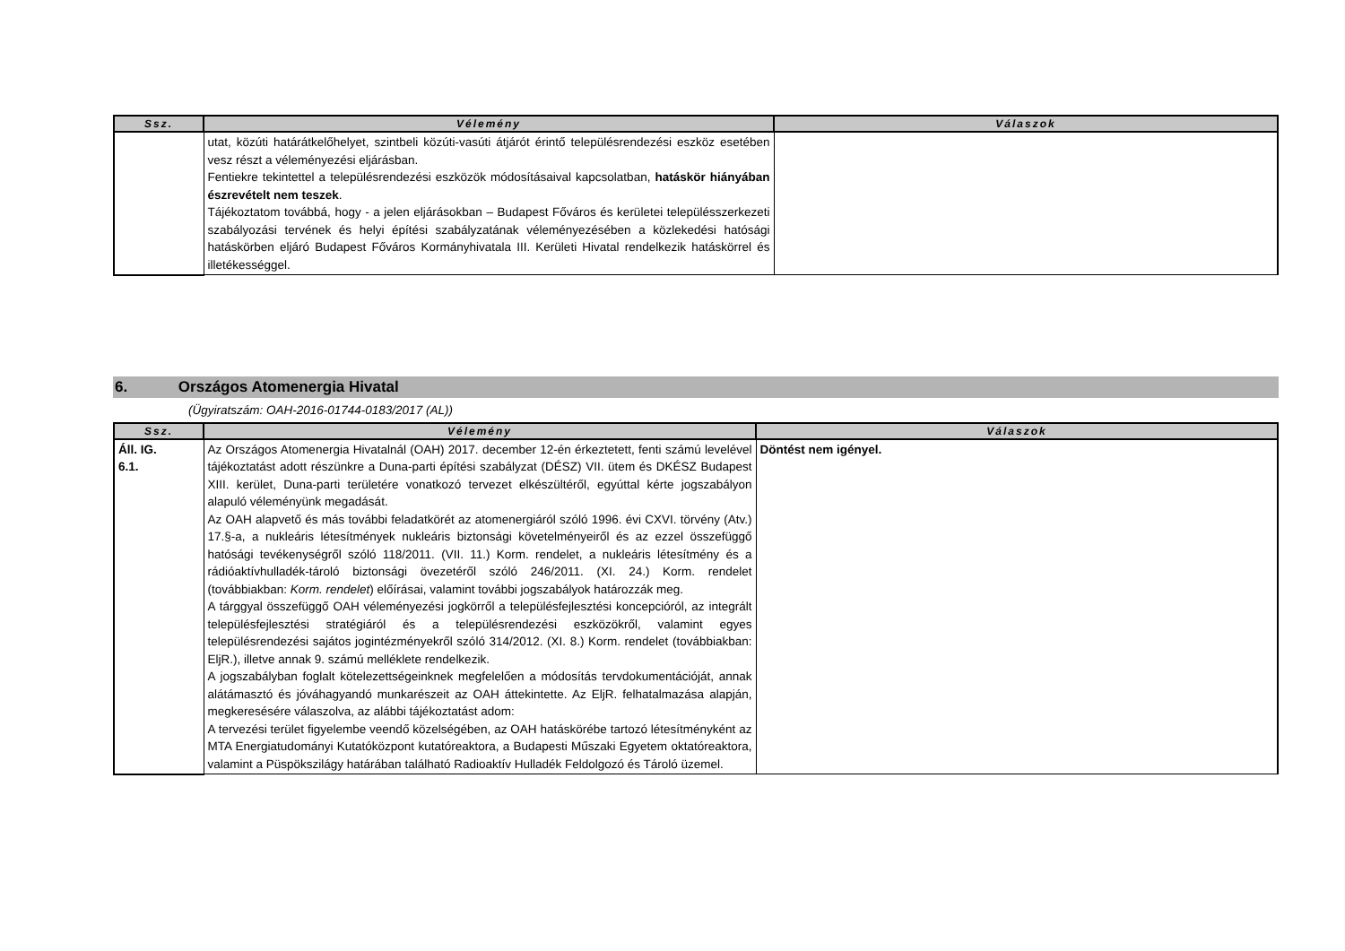| Ssz. | Vélemény | Válaszok |
| --- | --- | --- |
| | utat, közúti határátkelőhelyet, szintbeli közúti-vasúti átjárót érintő településrendezési eszköz esetében vesz részt a véleményezési eljárásban. Fentiekre tekintettel a településrendezési eszközök módosításaival kapcsolatban, hatáskör hiányában észrevételt nem teszek . Tájékoztatom továbbá, hogy - a jelen eljárásokban – Budapest Főváros és kerületei településszerkezeti szabályozási tervének és helyi építési szabályzatának véleményezésében a közlekedési hatósági hatáskörben eljáró Budapest Főváros Kormányhivatala III. Kerületi Hivatal rendelkezik hatáskörrel és illetékességgel. | |
6. Országos Atomenergia Hivatal
(Ügyiratszám: OAH-2016-01744-0183/2017 (AL))
| Ssz. | Vélemény | Válaszok |
| --- | --- | --- |
| Áll. IG. 6.1. | Az Országos Atomenergia Hivatalnál (OAH) 2017. december 12-én érkeztetett, fenti számú levelével tájékoztatást adott részünkre a Duna-parti építési szabályzat (DÉSZ) VII. ütem és DKÉSZ Budapest XIII. kerület, Duna-parti területére vonatkozó tervezet elkészültéről, egyúttal kérte jogszabályon alapuló véleményünk megadását. Az OAH alapvető és más további feladatkörét az atomenergiáról szóló 1996. évi CXVI. törvény (Atv.) 17.§-a, a nukleáris létesítmények nukleáris biztonsági követelményeiről és az ezzel összefüggő hatósági tevékenységről szóló 118/2011. (VII. 11.) Korm. rendelet, a nukleáris létesítmény és a rádióaktívhulladék-tároló biztonsági övezetéről szóló 246/2011. (XI. 24.) Korm. rendelet (továbbiakban: Korm. rendelet ) előírásai, valamint további jogszabályok határozzák meg. A tárggyal összefüggő OAH véleményezési jogkörről a településfejlesztési koncepcióról, az integrált településfejlesztési stratégiáról és a településrendezési eszközökről, valamint egyes településrendezési sajátos jogintézményekről szóló 314/2012. (XI. 8.) Korm. rendelet (továbbiakban: EljR.), illetve annak 9. számú melléklete rendelkezik. A jogszabályban foglalt kötelezettségeinknek megfelelően a módosítás tervdokumentációját, annak alátámasztó és jóváhagyandó munkarészeit az OAH áttekintette. Az EljR. felhatalmazása alapján, megkeresésére válaszolva, az alábbi tájékoztatást adom: A tervezési terület figyelembe veendő közelségében, az OAH hatáskörébe tartozó létesítményként az MTA Energiatudományi Kutatóközpont kutatóreaktora, a Budapesti Műszaki Egyetem oktatóreaktora, valamint a Püspökszilágy határában található Radioaktív Hulladék Feldolgozó és Tároló üzemel. | Döntést nem igényel. |